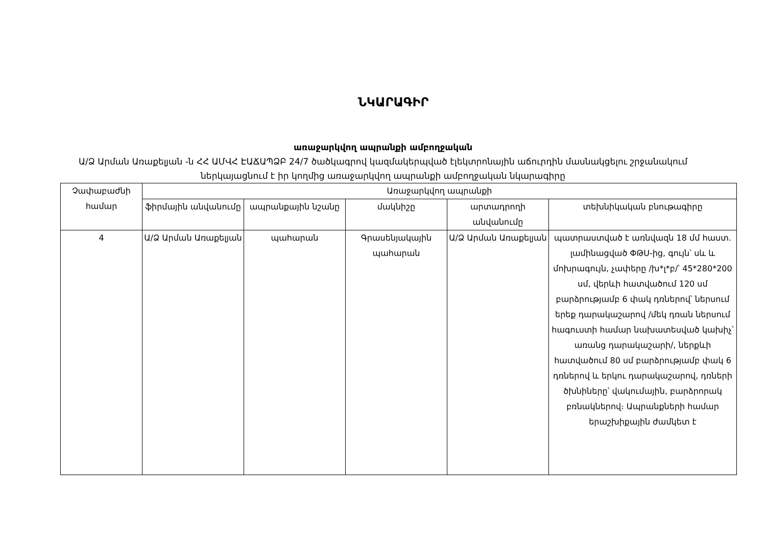ՆԿԱՐԱԳԻՐ
առաջարկվող ապրանքի ամբողջական
Ա/Ձ Արման Առաքելյան -ն ՀՀ ԱՄՎՀ ԷԱՃԱՊՁԲ 24/7 ծածկագրով կազմակերպված էլեկտրոնային աճուրդին մասնակցելու շրջանակում ներկայացնում է իր կողմից առաջարկվող ապրանքի ամբողջական նկարագիրը
| Չափաբաժնի համար | Առաջարկվող ապրանքի | | | | |
| --- | --- | --- | --- | --- | --- |
| | ֆիրմային անվանումը | ապրանքային նշանը | մակնիշը | արտադրողի անվանումը | տեխնիկական բնութագիրը |
| 4 | Ա/Ձ Արման Առաքելյան | պահարան | Գրասենյակային պահարան | Ա/Ձ Արման Առաքելյան | պատրաստված է առնվազն 18 մմ հաստ. լամինացված ՓԹՍ-ից, գույն՝ սև և մոխրագույն, չափերը /խ*լ*բ/՝ 45*280*200 սմ, վերևի հատվածում 120 սմ բարձրությամբ 6 փակ դռներով՝ ներսում երեք դարակաշարով /մեկ դռան ներսում հագուստի համար նախատեսված կախիչ՝ առանց դարակաշարի/, ներքևի հատվածում 80 սմ բարձրությամբ փակ 6 դռներով և երկու դարակաշարով, դռների ծխնիները՝ վակումային, բարձրորակ բռնակներով։ Ապրանքների համար երաշխիքային ժամկետ է |